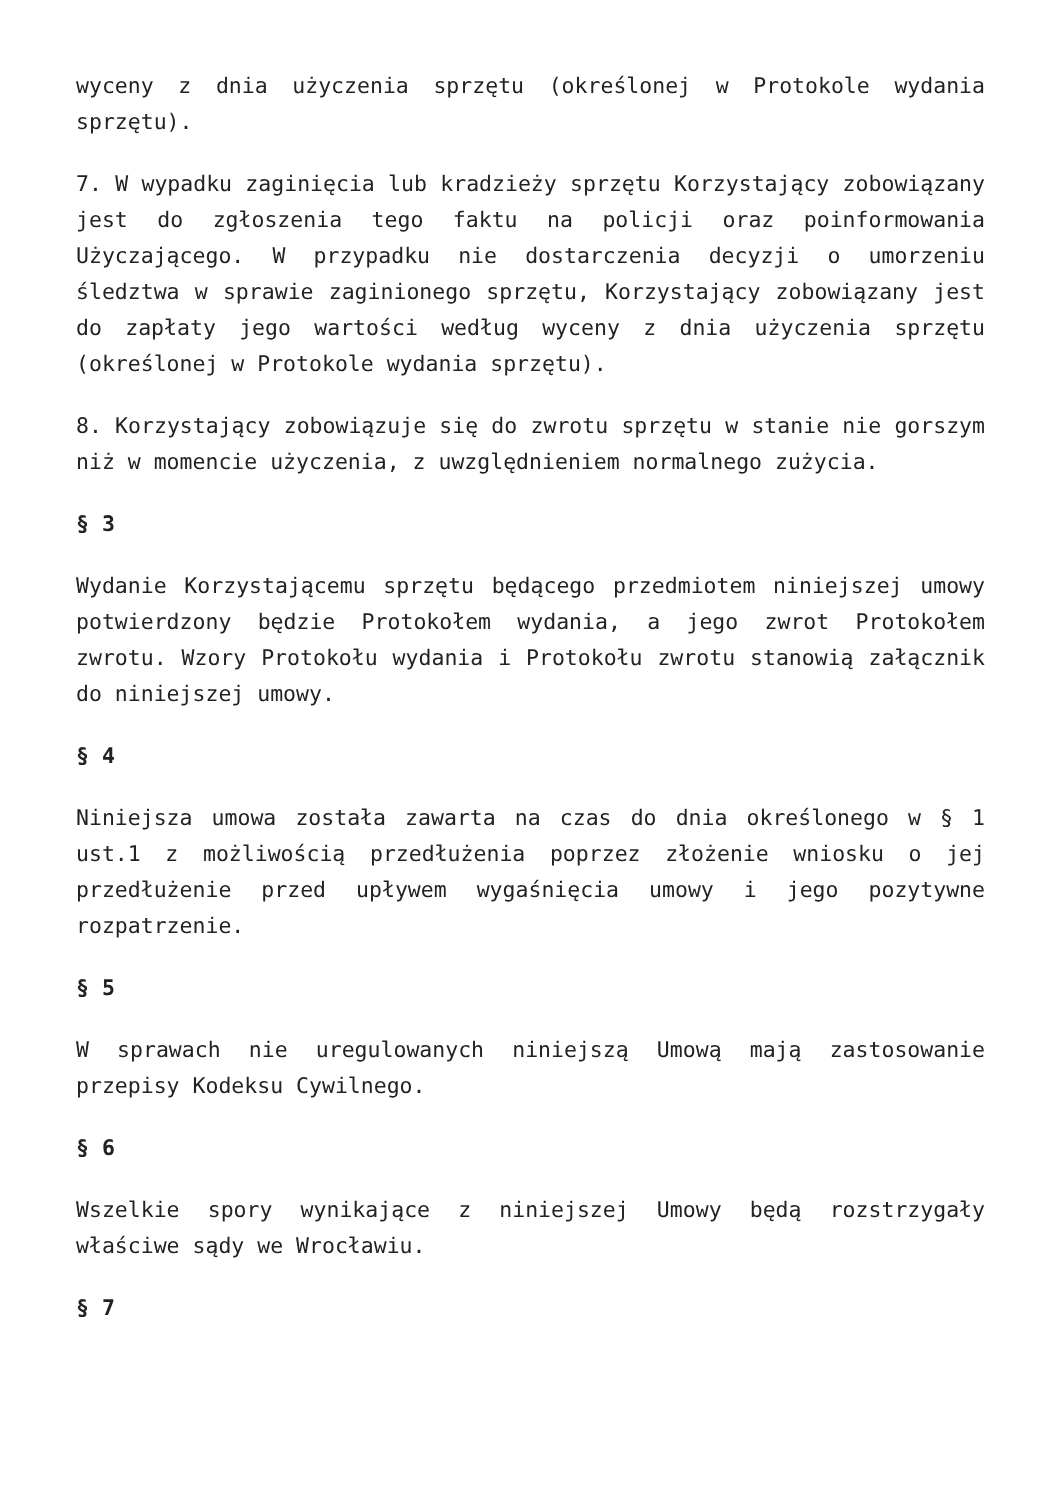wyceny z dnia użyczenia sprzętu (określonej w Protokole wydania sprzętu).
7. W wypadku zaginięcia lub kradzieży sprzętu Korzystający zobowiązany jest do zgłoszenia tego faktu na policji oraz poinformowania Użyczającego. W przypadku nie dostarczenia decyzji o umorzeniu śledztwa w sprawie zaginionego sprzętu, Korzystający zobowiązany jest do zapłaty jego wartości według wyceny z dnia użyczenia sprzętu (określonej w Protokole wydania sprzętu).
8. Korzystający zobowiązuje się do zwrotu sprzętu w stanie nie gorszym niż w momencie użyczenia, z uwzględnieniem normalnego zużycia.
§ 3
Wydanie Korzystającemu sprzętu będącego przedmiotem niniejszej umowy potwierdzony będzie Protokołem wydania, a jego zwrot Protokołem zwrotu. Wzory Protokołu wydania i Protokołu zwrotu stanowią załącznik do niniejszej umowy.
§ 4
Niniejsza umowa została zawarta na czas do dnia określonego w § 1 ust.1 z możliwością przedłużenia poprzez złożenie wniosku o jej przedłużenie przed upływem wygaśnięcia umowy i jego pozytywne rozpatrzenie.
§ 5
W sprawach nie uregulowanych niniejszą Umową mają zastosowanie przepisy Kodeksu Cywilnego.
§ 6
Wszelkie spory wynikające z niniejszej Umowy będą rozstrzygały właściwe sądy we Wrocławiu.
§ 7